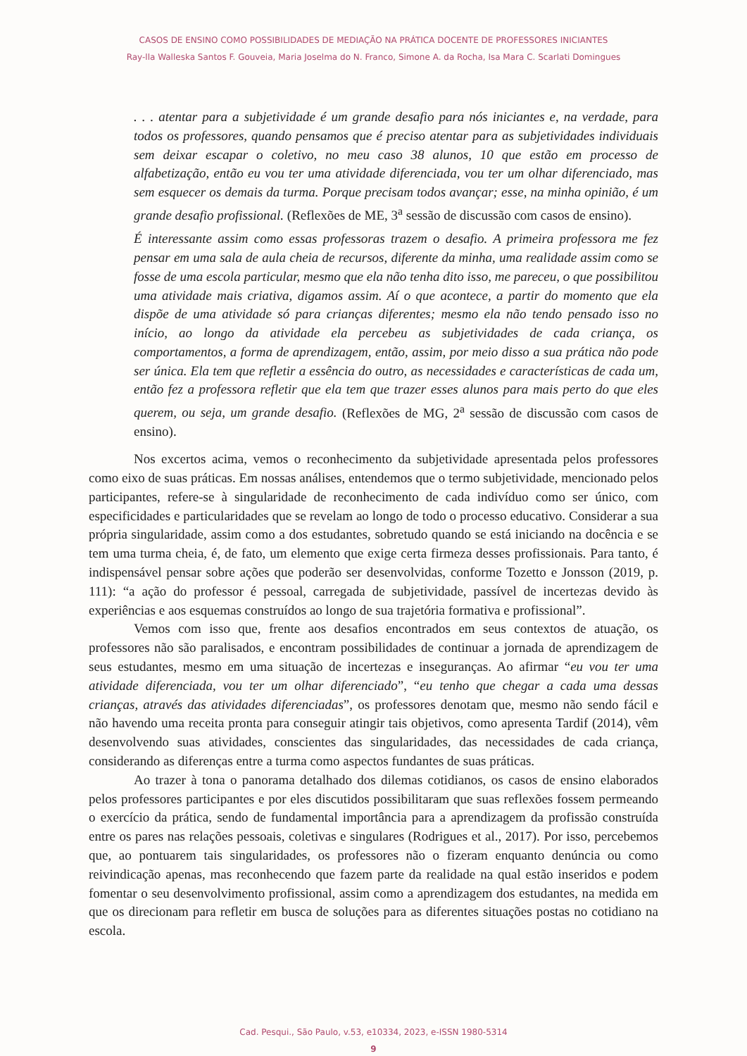CASOS DE ENSINO COMO POSSIBILIDADES DE MEDIAÇÃO NA PRÁTICA DOCENTE DE PROFESSORES INICIANTES
Ray-lla Walleska Santos F. Gouveia, Maria Joselma do N. Franco, Simone A. da Rocha, Isa Mara C. Scarlati Domingues
. . . atentar para a subjetividade é um grande desafio para nós iniciantes e, na verdade, para todos os professores, quando pensamos que é preciso atentar para as subjetividades individuais sem deixar escapar o coletivo, no meu caso 38 alunos, 10 que estão em processo de alfabetização, então eu vou ter uma atividade diferenciada, vou ter um olhar diferenciado, mas sem esquecer os demais da turma. Porque precisam todos avançar; esse, na minha opinião, é um grande desafio profissional. (Reflexões de ME, 3<sup>a</sup> sessão de discussão com casos de ensino).
É interessante assim como essas professoras trazem o desafio. A primeira professora me fez pensar em uma sala de aula cheia de recursos, diferente da minha, uma realidade assim como se fosse de uma escola particular, mesmo que ela não tenha dito isso, me pareceu, o que possibilitou uma atividade mais criativa, digamos assim. Aí o que acontece, a partir do momento que ela dispõe de uma atividade só para crianças diferentes; mesmo ela não tendo pensado isso no início, ao longo da atividade ela percebeu as subjetividades de cada criança, os comportamentos, a forma de aprendizagem, então, assim, por meio disso a sua prática não pode ser única. Ela tem que refletir a essência do outro, as necessidades e características de cada um, então fez a professora refletir que ela tem que trazer esses alunos para mais perto do que eles querem, ou seja, um grande desafio. (Reflexões de MG, 2<sup>a</sup> sessão de discussão com casos de ensino).
Nos excertos acima, vemos o reconhecimento da subjetividade apresentada pelos professores como eixo de suas práticas. Em nossas análises, entendemos que o termo subjetividade, mencionado pelos participantes, refere-se à singularidade de reconhecimento de cada indivíduo como ser único, com especificidades e particularidades que se revelam ao longo de todo o processo educativo. Considerar a sua própria singularidade, assim como a dos estudantes, sobretudo quando se está iniciando na docência e se tem uma turma cheia, é, de fato, um elemento que exige certa firmeza desses profissionais. Para tanto, é indispensável pensar sobre ações que poderão ser desenvolvidas, conforme Tozetto e Jonsson (2019, p. 111): “a ação do professor é pessoal, carregada de subjetividade, passível de incertezas devido às experiências e aos esquemas construídos ao longo de sua trajetória formativa e profissional”.
Vemos com isso que, frente aos desafios encontrados em seus contextos de atuação, os professores não são paralisados, e encontram possibilidades de continuar a jornada de aprendizagem de seus estudantes, mesmo em uma situação de incertezas e inseguranças. Ao afirmar “eu vou ter uma atividade diferenciada, vou ter um olhar diferenciado”, “eu tenho que chegar a cada uma dessas crianças, através das atividades diferenciadas”, os professores denotam que, mesmo não sendo fácil e não havendo uma receita pronta para conseguir atingir tais objetivos, como apresenta Tardif (2014), vêm desenvolvendo suas atividades, conscientes das singularidades, das necessidades de cada criança, considerando as diferenças entre a turma como aspectos fundantes de suas práticas.
Ao trazer à tona o panorama detalhado dos dilemas cotidianos, os casos de ensino elaborados pelos professores participantes e por eles discutidos possibilitaram que suas reflexões fossem permeando o exercício da prática, sendo de fundamental importância para a aprendizagem da profissão construída entre os pares nas relações pessoais, coletivas e singulares (Rodrigues et al., 2017). Por isso, percebemos que, ao pontuarem tais singularidades, os professores não o fizeram enquanto denúncia ou como reivindicação apenas, mas reconhecendo que fazem parte da realidade na qual estão inseridos e podem fomentar o seu desenvolvimento profissional, assim como a aprendizagem dos estudantes, na medida em que os direcionam para refletir em busca de soluções para as diferentes situações postas no cotidiano na escola.
Cad. Pesqui., São Paulo, v.53, e10334, 2023, e-ISSN 1980-5314
9